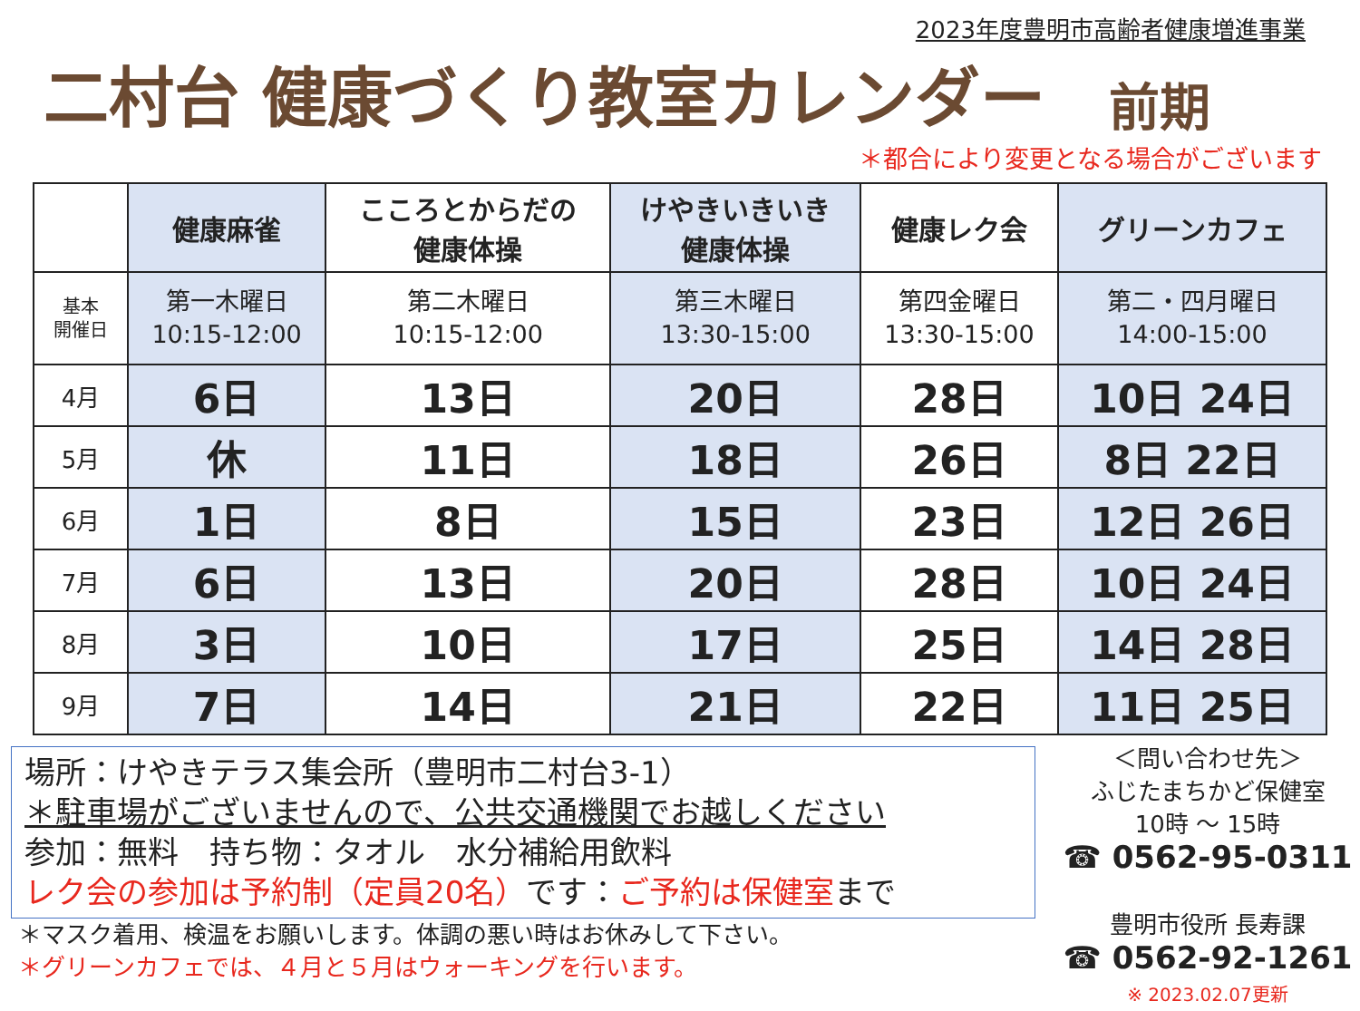2023年度豊明市高齢者健康増進事業
二村台 健康づくり教室カレンダー 前期
＊都合により変更となる場合がございます
| | 健康麻雀 | こころとからだの 健康体操 | けやきいきいき 健康体操 | 健康レク会 | グリーンカフェ |
| --- | --- | --- | --- | --- | --- |
| 基本 開催日 | 第一木曜日 10:15-12:00 | 第二木曜日 10:15-12:00 | 第三木曜日 13:30-15:00 | 第四金曜日 13:30-15:00 | 第二・四月曜日 14:00-15:00 |
| 4月 | 6日 | 13日 | 20日 | 28日 | 10日 24日 |
| 5月 | 休 | 11日 | 18日 | 26日 | 8日 22日 |
| 6月 | 1日 | 8日 | 15日 | 23日 | 12日 26日 |
| 7月 | 6日 | 13日 | 20日 | 28日 | 10日 24日 |
| 8月 | 3日 | 10日 | 17日 | 25日 | 14日 28日 |
| 9月 | 7日 | 14日 | 21日 | 22日 | 11日 25日 |
場所：けやきテラス集会所（豊明市二村台3-1）
＊駐車場がございませんので、公共交通機関でお越しください
参加：無料　持ち物：タオル　水分補給用飲料
レク会の参加は予約制（定員20名）です：ご予約は保健室まで
＊マスク着用、検温をお願いします。体調の悪い時はお休みして下さい。
＊グリーンカフェでは、４月と５月はウォーキングを行います。
＜問い合わせ先＞
ふじたまちかど保健室
10時 ～ 15時
☎ 0562-95-0311
豊明市役所 長寿課
☎ 0562-92-1261
※ 2023.02.07更新